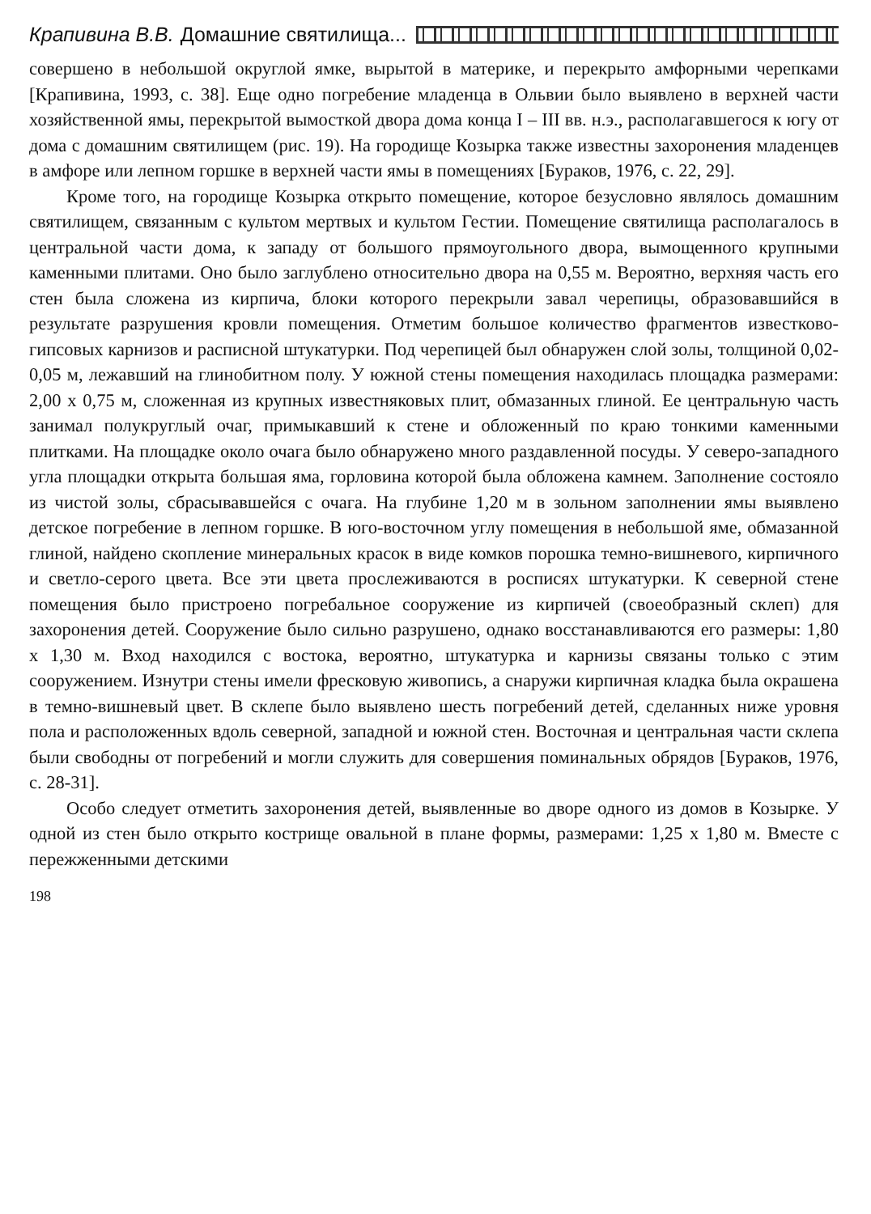Крапивина В.В. Домашние святилища...
совершено в небольшой округлой ямке, вырытой в материке, и перекрыто амфорными черепками [Крапивина, 1993, с. 38]. Еще одно погребение младенца в Ольвии было выявлено в верхней части хозяйственной ямы, перекрытой вымосткой двора дома конца I – III вв. н.э., располагавшегося к югу от дома с домашним святилищем (рис. 19). На городище Козырка также известны захоронения младенцев в амфоре или лепном горшке в верхней части ямы в помещениях [Бураков, 1976, с. 22, 29].
Кроме того, на городище Козырка открыто помещение, которое безусловно являлось домашним святилищем, связанным с культом мертвых и культом Гестии. Помещение святилища располагалось в центральной части дома, к западу от большого прямоугольного двора, вымощенного крупными каменными плитами. Оно было заглублено относительно двора на 0,55 м. Вероятно, верхняя часть его стен была сложена из кирпича, блоки которого перекрыли завал черепицы, образовавшийся в результате разрушения кровли помещения. Отметим большое количество фрагментов известково-гипсовых карнизов и расписной штукатурки. Под черепицей был обнаружен слой золы, толщиной 0,02-0,05 м, лежавший на глинобитном полу. У южной стены помещения находилась площадка размерами: 2,00 х 0,75 м, сложенная из крупных известняковых плит, обмазанных глиной. Ее центральную часть занимал полукруглый очаг, примыкавший к стене и обложенный по краю тонкими каменными плитками. На площадке около очага было обнаружено много раздавленной посуды. У северо-западного угла площадки открыта большая яма, горловина которой была обложена камнем. Заполнение состояло из чистой золы, сбрасывавшейся с очага. На глубине 1,20 м в зольном заполнении ямы выявлено детское погребение в лепном горшке. В юго-восточном углу помещения в небольшой яме, обмазанной глиной, найдено скопление минеральных красок в виде комков порошка темно-вишневого, кирпичного и светло-серого цвета. Все эти цвета прослеживаются в росписях штукатурки. К северной стене помещения было пристроено погребальное сооружение из кирпичей (своеобразный склеп) для захоронения детей. Сооружение было сильно разрушено, однако восстанавливаются его размеры: 1,80 х 1,30 м. Вход находился с востока, вероятно, штукатурка и карнизы связаны только с этим сооружением. Изнутри стены имели фресковую живопись, а снаружи кирпичная кладка была окрашена в темно-вишневый цвет. В склепе было выявлено шесть погребений детей, сделанных ниже уровня пола и расположенных вдоль северной, западной и южной стен. Восточная и центральная части склепа были свободны от погребений и могли служить для совершения поминальных обрядов [Бураков, 1976, с. 28-31].
Особо следует отметить захоронения детей, выявленные во дворе одного из домов в Козырке. У одной из стен было открыто кострище овальной в плане формы, размерами: 1,25 х 1,80 м. Вместе с пережженными детскими
198